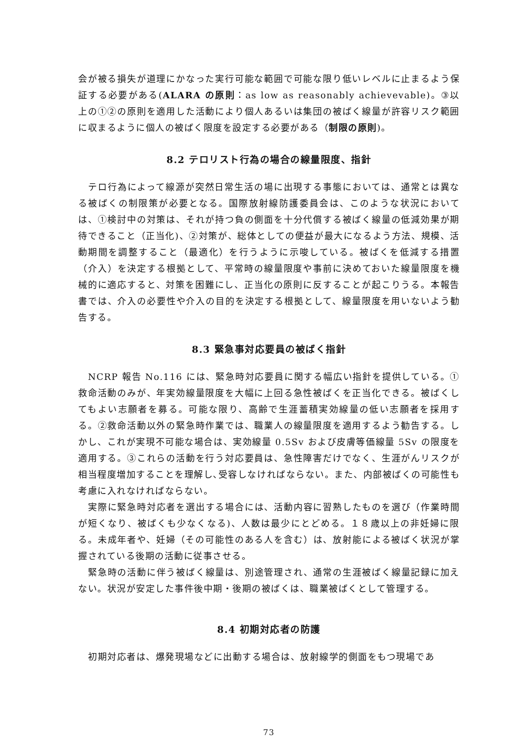会が被る損失が道理にかなった実行可能な範囲で可能な限り低いレベルに止まるよう保証する必要がある(ALARA の原則：as low as reasonably achievevable)。③以上の①②の原則を適用した活動により個人あるいは集団の被ばく線量が許容リスク範囲に収まるように個人の被ばく限度を設定する必要がある（制限の原則)。
8.2 テロリスト行為の場合の線量限度、指針
テロ行為によって線源が突然日常生活の場に出現する事態においては、通常とは異なる被ばくの制限策が必要となる。国際放射線防護委員会は、このような状況においては、①検討中の対策は、それが持つ負の側面を十分代償する被ばく線量の低減効果が期待できること（正当化)、②対策が、総体としての便益が最大になるよう方法、規模、活動期間を調整すること（最適化）を行うように示唆している。被ばくを低減する措置（介入）を決定する根拠として、平常時の線量限度や事前に決めておいた線量限度を機械的に適応すると、対策を困難にし、正当化の原則に反することが起こりうる。本報告書では、介入の必要性や介入の目的を決定する根拠として、線量限度を用いないよう勧告する。
8.3 緊急事対応要員の被ばく指針
NCRP 報告 No.116 には、緊急時対応要員に関する幅広い指針を提供している。①救命活動のみが、年実効線量限度を大幅に上回る急性被ばくを正当化できる。被ばくしてもよい志願者を募る。可能な限り、高齢で生涯蓄積実効線量の低い志願者を採用する。②救命活動以外の緊急時作業では、職業人の線量限度を適用するよう勧告する。しかし、これが実現不可能な場合は、実効線量 0.5Sv および皮膚等価線量 5Sv の限度を適用する。③これらの活動を行う対応要員は、急性障害だけでなく、生涯がんリスクが相当程度増加することを理解し､受容しなければならない。また、内部被ばくの可能性も考慮に入れなければならない。
実際に緊急時対応者を選出する場合には、活動内容に習熟したものを選び（作業時間が短くなり、被ばくも少なくなる)、人数は最少にとどめる。１８歳以上の非妊婦に限る。未成年者や、妊婦（その可能性のある人を含む）は、放射能による被ばく状況が掌握されている後期の活動に従事させる。
緊急時の活動に伴う被ばく線量は、別途管理され、通常の生涯被ばく線量記録に加えない。状況が安定した事件後中期・後期の被ばくは、職業被ばくとして管理する。
8.4 初期対応者の防護
初期対応者は、爆発現場などに出動する場合は、放射線学的側面をもつ現場であ
73